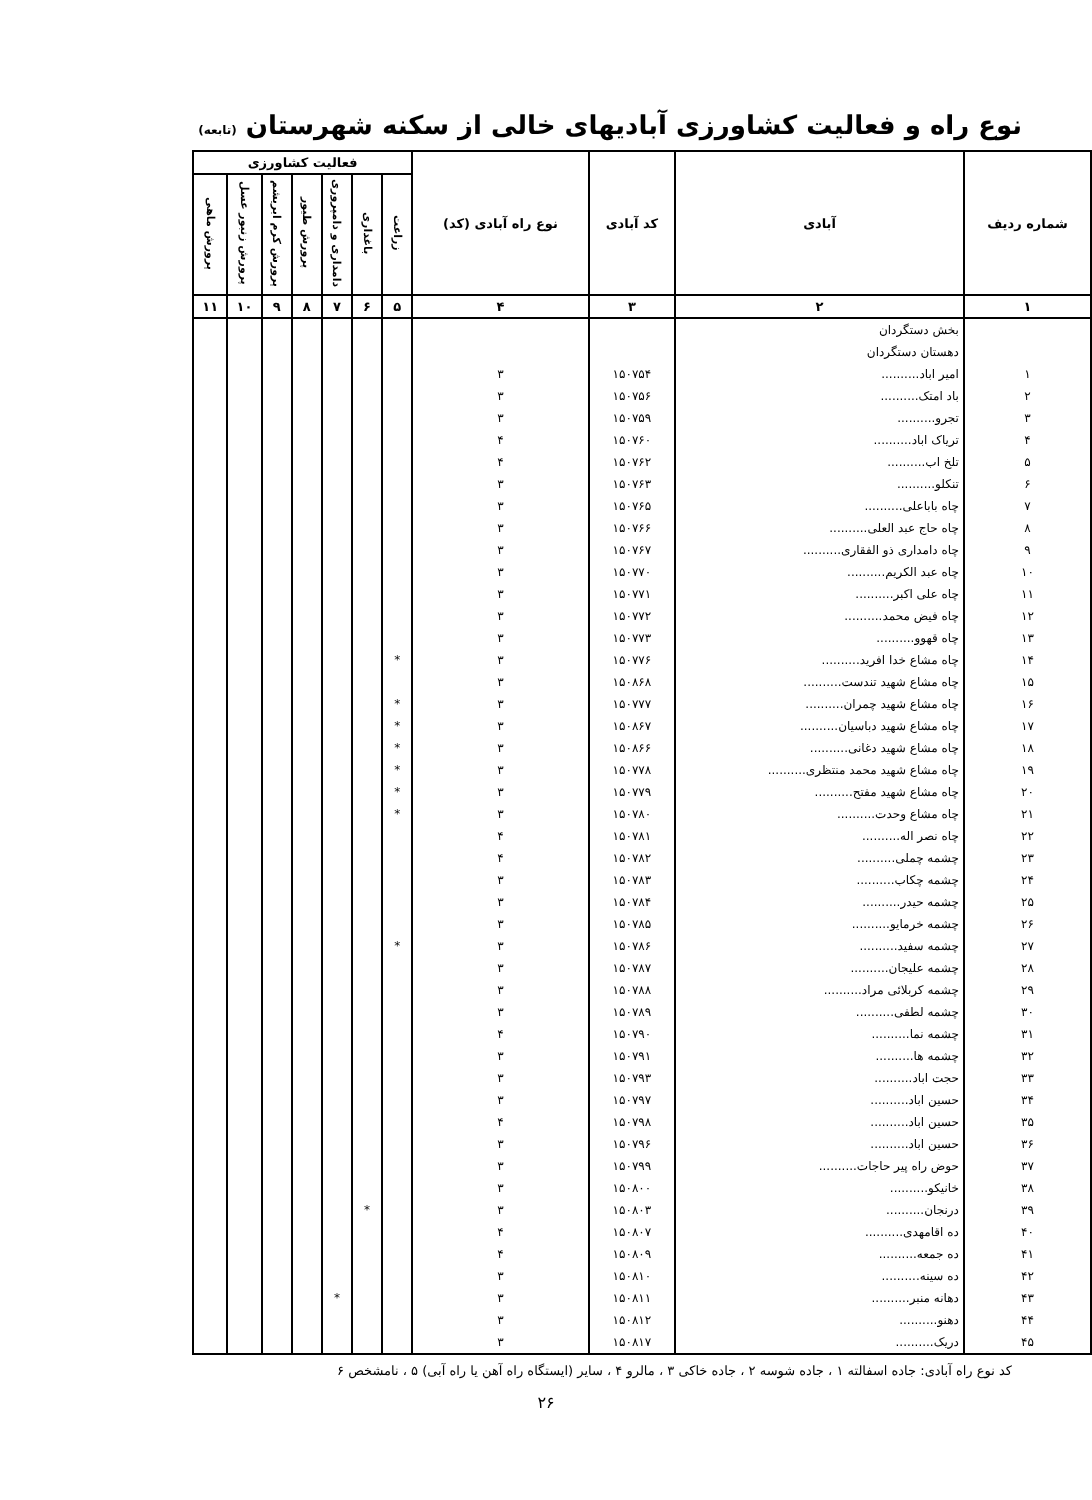نوع راه و فعالیت کشاورزی آبادیهای خالی از سکنه شهرستان (تابعه)
| شماره ردیف | آبادی | کد آبادی | نوع راه آبادی (کد) | فعالیت کشاورزی | | | | | | |
| --- | --- | --- | --- | --- | --- | --- | --- | --- | --- | --- |
| | | | | زراعت | باغداری | دامداری و دامپروری | پرورش طیور | پرورش کرم ابریشم | پرورش زنبور عسل | پرورش ماهی |
| ۱ | ۲ | ۳ | ۴ | ۵ | ۶ | ۷ | ۸ | ۹ | ۱۰ | ۱۱ |
| | بخش دستگردان | | | | | | | | | |
| | دهستان دستگردان | | | | | | | | | |
| ۱ | امیر اباد.......... | ۱۵۰۷۵۴ | ۳ | | | | | | | |
| ۲ | باد امتک.......... | ۱۵۰۷۵۶ | ۳ | | | | | | | |
| ۳ | تجرو.......... | ۱۵۰۷۵۹ | ۳ | | | | | | | |
| ۴ | تریاک اباد.......... | ۱۵۰۷۶۰ | ۴ | | | | | | | |
| ۵ | تلخ اب.......... | ۱۵۰۷۶۲ | ۴ | | | | | | | |
| ۶ | تنکلو.......... | ۱۵۰۷۶۳ | ۳ | | | | | | | |
| ۷ | چاه باباعلی.......... | ۱۵۰۷۶۵ | ۳ | | | | | | | |
| ۸ | چاه حاج عبد العلی.......... | ۱۵۰۷۶۶ | ۳ | | | | | | | |
| ۹ | چاه دامداری ذو الفقاری.......... | ۱۵۰۷۶۷ | ۳ | | | | | | | |
| ۱۰ | چاه عبد الکریم.......... | ۱۵۰۷۷۰ | ۳ | | | | | | | |
| ۱۱ | چاه علی اکبر.......... | ۱۵۰۷۷۱ | ۳ | | | | | | | |
| ۱۲ | چاه فیض محمد.......... | ۱۵۰۷۷۲ | ۳ | | | | | | | |
| ۱۳ | چاه قهوو.......... | ۱۵۰۷۷۳ | ۳ | | | | | | | |
| ۱۴ | چاه مشاع خدا افرید.......... | ۱۵۰۷۷۶ | ۳ | * | | | | | | |
| ۱۵ | چاه مشاع شهید تندست.......... | ۱۵۰۸۶۸ | ۳ | | | | | | | |
| ۱۶ | چاه مشاع شهید چمران.......... | ۱۵۰۷۷۷ | ۳ | * | | | | | | |
| ۱۷ | چاه مشاع شهید دباسیان.......... | ۱۵۰۸۶۷ | ۳ | * | | | | | | |
| ۱۸ | چاه مشاع شهید دغانی.......... | ۱۵۰۸۶۶ | ۳ | * | | | | | | |
| ۱۹ | چاه مشاع شهید محمد منتظری.......... | ۱۵۰۷۷۸ | ۳ | * | | | | | | |
| ۲۰ | چاه مشاع شهید مفتح.......... | ۱۵۰۷۷۹ | ۳ | * | | | | | | |
| ۲۱ | چاه مشاع وحدت.......... | ۱۵۰۷۸۰ | ۳ | * | | | | | | |
| ۲۲ | چاه نصر اله.......... | ۱۵۰۷۸۱ | ۴ | | | | | | | |
| ۲۳ | چشمه چملی.......... | ۱۵۰۷۸۲ | ۴ | | | | | | | |
| ۲۴ | چشمه چکاب.......... | ۱۵۰۷۸۳ | ۳ | | | | | | | |
| ۲۵ | چشمه حیدر.......... | ۱۵۰۷۸۴ | ۳ | | | | | | | |
| ۲۶ | چشمه خرمایو.......... | ۱۵۰۷۸۵ | ۳ | | | | | | | |
| ۲۷ | چشمه سفید.......... | ۱۵۰۷۸۶ | ۳ | * | | | | | | |
| ۲۸ | چشمه علیجان.......... | ۱۵۰۷۸۷ | ۳ | | | | | | | |
| ۲۹ | چشمه کربلائی مراد.......... | ۱۵۰۷۸۸ | ۳ | | | | | | | |
| ۳۰ | چشمه لطفی.......... | ۱۵۰۷۸۹ | ۳ | | | | | | | |
| ۳۱ | چشمه نما.......... | ۱۵۰۷۹۰ | ۴ | | | | | | | |
| ۳۲ | چشمه ها.......... | ۱۵۰۷۹۱ | ۳ | | | | | | | |
| ۳۳ | حجت اباد.......... | ۱۵۰۷۹۳ | ۳ | | | | | | | |
| ۳۴ | حسین اباد.......... | ۱۵۰۷۹۷ | ۳ | | | | | | | |
| ۳۵ | حسین اباد.......... | ۱۵۰۷۹۸ | ۴ | | | | | | | |
| ۳۶ | حسین اباد.......... | ۱۵۰۷۹۶ | ۳ | | | | | | | |
| ۳۷ | حوض راه پیر حاجات.......... | ۱۵۰۷۹۹ | ۳ | | | | | | | |
| ۳۸ | خانیکو.......... | ۱۵۰۸۰۰ | ۳ | | | | | | | |
| ۳۹ | درنجان.......... | ۱۵۰۸۰۳ | ۳ | | * | | | | | |
| ۴۰ | ده اقامهدی.......... | ۱۵۰۸۰۷ | ۴ | | | | | | | |
| ۴۱ | ده جمعه.......... | ۱۵۰۸۰۹ | ۴ | | | | | | | |
| ۴۲ | ده سینه.......... | ۱۵۰۸۱۰ | ۳ | | | | | | | |
| ۴۳ | دهانه منبر.......... | ۱۵۰۸۱۱ | ۳ | | | * | | | | |
| ۴۴ | دهنو.......... | ۱۵۰۸۱۲ | ۳ | | | | | | | |
| ۴۵ | دریک.......... | ۱۵۰۸۱۷ | ۳ | | | | | | | |
کد نوع راه آبادی: جاده اسفالته ۱ ، جاده شوسه ۲ ، جاده خاکی ۳ ، مالرو ۴ ، سایر (ایستگاه راه آهن یا راه آبی) ۵ ، نامشخص ۶
۲۶